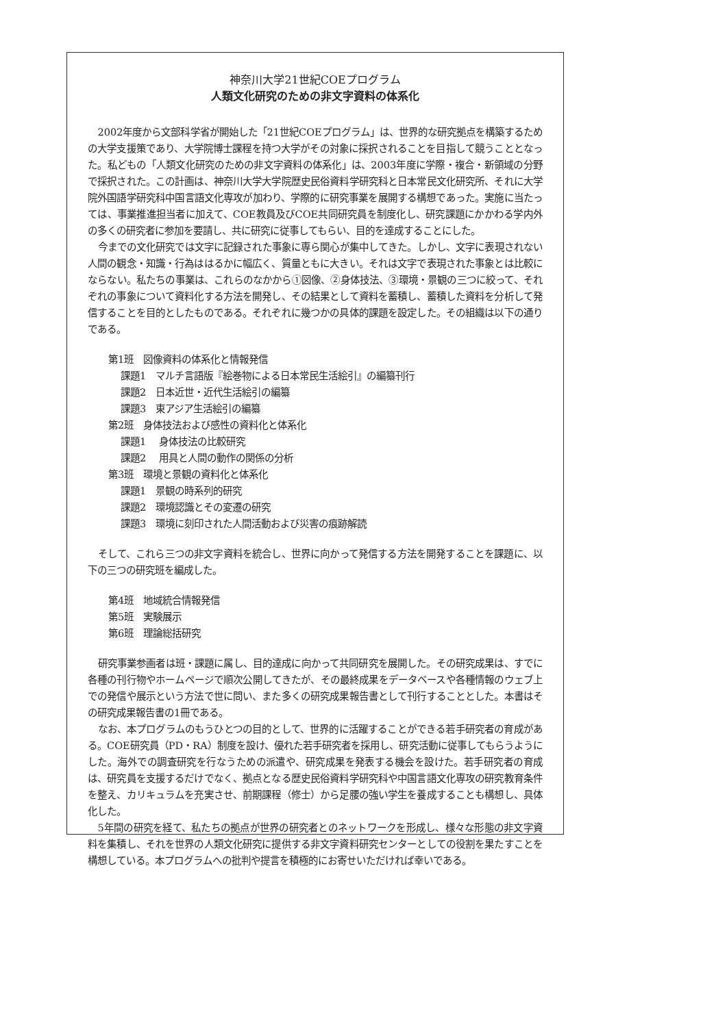神奈川大学21世紀COEプログラム
人類文化研究のための非文字資料の体系化
2002年度から文部科学省が開始した「21世紀COEプログラム」は、世界的な研究拠点を構築するための大学支援策であり、大学院博士課程を持つ大学がその対象に採択されることを目指して競うこととなった。私どもの「人類文化研究のための非文字資料の体系化」は、2003年度に学際・複合・新領域の分野で採択された。この計画は、神奈川大学大学院歴史民俗資料学研究科と日本常民文化研究所、それに大学院外国語学研究科中国言語文化専攻が加わり、学際的に研究事業を展開する構想であった。実施に当たっては、事業推進担当者に加えて、COE教員及びCOE共同研究員を制度化し、研究課題にかかわる学内外の多くの研究者に参加を要請し、共に研究に従事してもらい、目的を達成することにした。
今までの文化研究では文字に記録された事象に専ら関心が集中してきた。しかし、文字に表現されない人間の観念・知識・行為ははるかに幅広く、質量ともに大きい。それは文字で表現された事象とは比較にならない。私たちの事業は、これらのなかから①図像、②身体技法、③環境・景観の三つに絞って、それぞれの事象について資料化する方法を開発し、その結果として資料を蓄積し、蓄積した資料を分析して発信することを目的としたものである。それぞれに幾つかの具体的課題を設定した。その組織は以下の通りである。
第1班　図像資料の体系化と情報発信
課題1　マルチ言語版『絵巻物による日本常民生活絵引』の編纂刊行
課題2　日本近世・近代生活絵引の編纂
課題3　東アジア生活絵引の編纂
第2班　身体技法および感性の資料化と体系化
課題1　 身体技法の比較研究
課題2　 用具と人間の動作の関係の分析
第3班　環境と景観の資料化と体系化
課題1　景観の時系列的研究
課題2　環境認識とその変遷の研究
課題3　環境に刻印された人間活動および災害の痕跡解読
そして、これら三つの非文字資料を統合し、世界に向かって発信する方法を開発することを課題に、以下の三つの研究班を編成した。
第4班　地域統合情報発信
第5班　実験展示
第6班　理論総括研究
研究事業参画者は班・課題に属し、目的達成に向かって共同研究を展開した。その研究成果は、すでに各種の刊行物やホームページで順次公開してきたが、その最終成果をデータベースや各種情報のウェブ上での発信や展示という方法で世に問い、また多くの研究成果報告書として刊行することとした。本書はその研究成果報告書の1冊である。
なお、本プログラムのもうひとつの目的として、世界的に活躍することができる若手研究者の育成がある。COE研究員（PD・RA）制度を設け、優れた若手研究者を採用し、研究活動に従事してもらうようにした。海外での調査研究を行なうための派遣や、研究成果を発表する機会を設けた。若手研究者の育成は、研究員を支援するだけでなく、拠点となる歴史民俗資料学研究科や中国言語文化専攻の研究教育条件を整え、カリキュラムを充実させ、前期課程（修士）から足腰の強い学生を養成することも構想し、具体化した。
5年間の研究を経て、私たちの拠点が世界の研究者とのネットワークを形成し、様々な形態の非文字資料を集積し、それを世界の人類文化研究に提供する非文字資料研究センターとしての役割を果たすことを構想している。本プログラムへの批判や提言を積極的にお寄せいただければ幸いである。